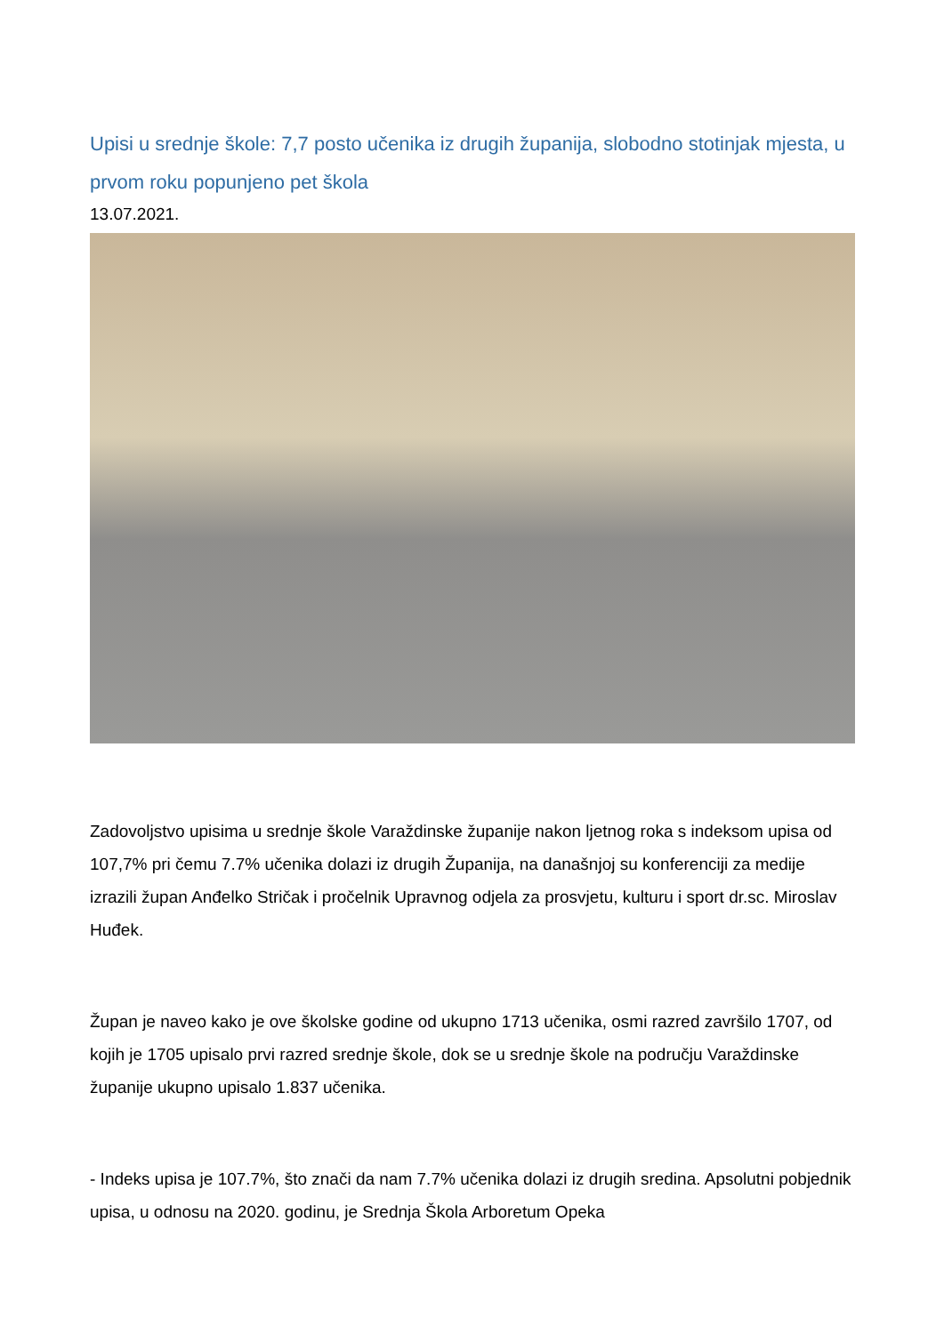Upisi u srednje škole: 7,7 posto učenika iz drugih županija, slobodno stotinjak mjesta, u prvom roku popunjeno pet škola
13.07.2021.
Zadovoljstvo upisima u srednje škole Varaždinske županije nakon ljetnog roka s indeksom upisa od 107,7% pri čemu 7.7% učenika dolazi iz drugih Županija, na današnjoj su konferenciji za medije izrazili župan Anđelko Stričak i pročelnik Upravnog odjela za prosvjetu, kulturu i sport dr.sc. Miroslav Huđek.
Župan je naveo kako je ove školske godine od ukupno 1713 učenika, osmi razred završilo 1707, od kojih je 1705 upisalo prvi razred srednje škole, dok se u srednje škole na području Varaždinske županije ukupno upisalo 1.837 učenika.
- Indeks upisa je 107.7%, što znači da nam 7.7% učenika dolazi iz drugih sredina. Apsolutni pobjednik upisa, u odnosu na 2020. godinu, je Srednja Škola Arboretum Opeka